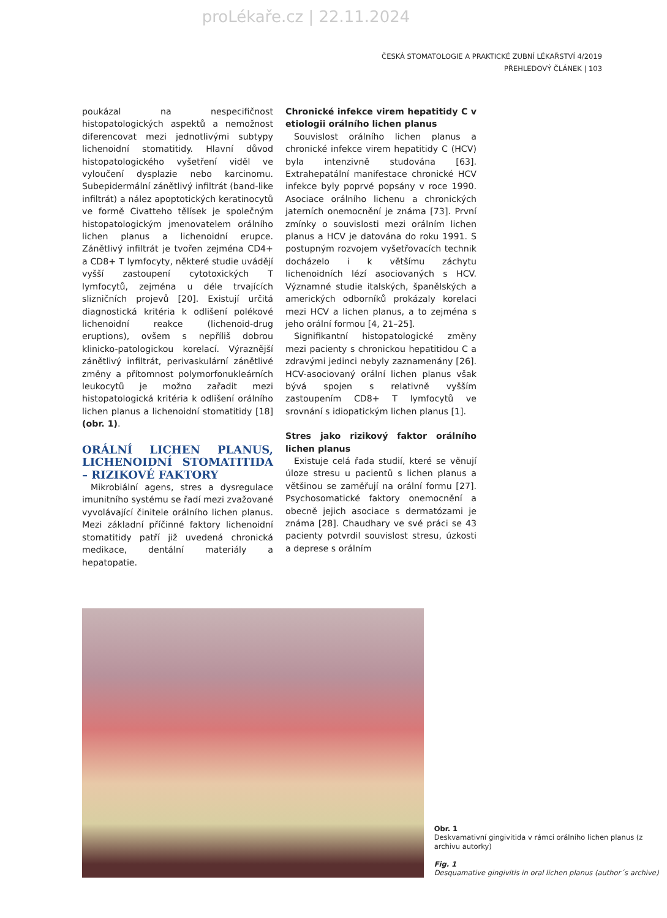proLékaře.cz | 22.11.2024
ČESKÁ STOMATOLOGIE A PRAKTICKÉ ZUBNÍ LÉKAŘSTVÍ 4/2019
PŘEHLEDOVÝ ČLÁNEK | 103
poukázal na nespecifičnost histopatologických aspektů a nemožnost diferencovat mezi jednotlivými subtypy lichenoidní stomatitidy. Hlavní důvod histopatologického vyšetření viděl ve vyloučení dysplazie nebo karcinomu. Subepidermální zánětlivý infiltrát (band-like infiltrát) a nález apoptotických keratinocytů ve formě Civatteho tělísek je společným histopatologickým jmenovatelem orálního lichen planus a lichenoidní erupce. Zánětlivý infiltrát je tvořen zejména CD4+ a CD8+ T lymfocyty, některé studie uvádějí vyšší zastoupení cytotoxických T lymfocytů, zejména u déle trvajících slizničních projevů [20]. Existují určitá diagnostická kritéria k odlišení polékové lichenoidní reakce (lichenoid-drug eruptions), ovšem s nepříliš dobrou klinicko-patologickou korelací. Výraznější zánětlivý infiltrát, perivaskulární zánětlivé změny a přítomnost polymorfonukleárních leukocytů je možno zařadit mezi histopatologická kritéria k odlišení orálního lichen planus a lichenoidní stomatitidy [18] (obr. 1).
ORÁLNÍ LICHEN PLANUS, LICHENOIDNÍ STOMATITIDA – RIZIKOVÉ FAKTORY
Mikrobiální agens, stres a dysregulace imunitního systému se řadí mezi zvažované vyvolávající činitele orálního lichen planus. Mezi základní příčinné faktory lichenoidní stomatitidy patří již uvedená chronická medikace, dentální materiály a hepatopatie.
Chronické infekce virem hepatitidy C v etiologii orálního lichen planus
Souvislost orálního lichen planus a chronické infekce virem hepatitidy C (HCV) byla intenzivně studována [63]. Extrahepatální manifestace chronické HCV infekce byly poprvé popsány v roce 1990. Asociace orálního lichenu a chronických jaterních onemocnění je známa [73]. První zmínky o souvislosti mezi orálním lichen planus a HCV je datována do roku 1991. S postupným rozvojem vyšetřovacích technik docházelo i k většímu záchytu lichenoidních lézí asociovaných s HCV. Významné studie italských, španělských a amerických odborníků prokázaly korelaci mezi HCV a lichen planus, a to zejména s jeho orální formou [4, 21–25].
Signifikantní histopatologické změny mezi pacienty s chronickou hepatitidou C a zdravými jedinci nebyly zaznamenány [26]. HCV-asociovaný orální lichen planus však bývá spojen s relativně vyšším zastoupením CD8+ T lymfocytů ve srovnání s idiopatickým lichen planus [1].
Stres jako rizikový faktor orálního lichen planus
Existuje celá řada studií, které se věnují úloze stresu u pacientů s lichen planus a většinou se zaměřují na orální formu [27]. Psychosomatické faktory onemocnění a obecně jejich asociace s dermatózami je známa [28]. Chaudhary ve své práci se 43 pacienty potvrdil souvislost stresu, úzkosti a deprese s orálním
Obr. 1
Deskvamativní gingivitida v rámci orálního lichen planus (z archivu autorky)
Fig. 1
Desquamative gingivitis in oral lichen planus (author´s archive)